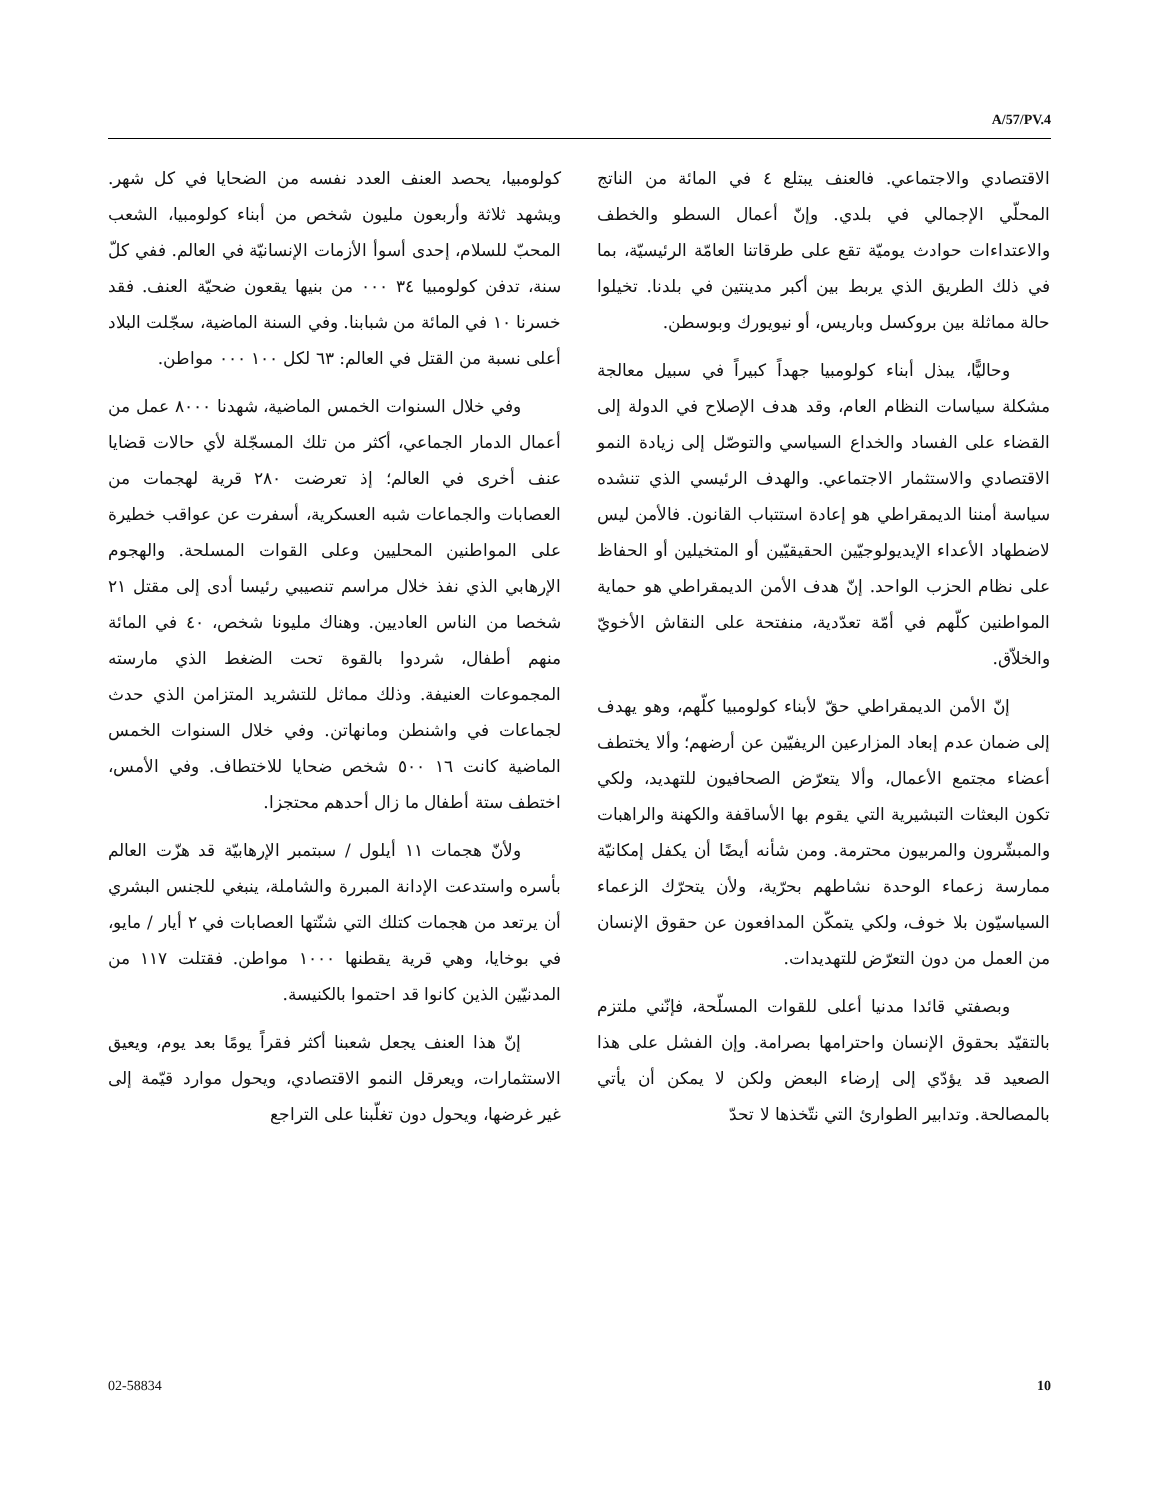A/57/PV.4
كولومبيا، يحصد العنف العدد نفسه من الضحايا في كل شهر. ويشهد ثلاثة وأربعون مليون شخص من أبناء كولومبيا، الشعب المحبّ للسلام، إحدى أسوأ الأزمات الإنسانيّة في العالم. ففي كلّ سنة، تدفن كولومبيا ٣٤ ٠٠٠ من بنيها يقعون ضحيّة العنف. فقد خسرنا ١٠ في المائة من شبابنا. وفي السنة الماضية، سجّلت البلاد أعلى نسبة من القتل في العالم: ٦٣ لكل ١٠٠ ٠٠٠ مواطن.
وفي خلال السنوات الخمس الماضية، شهدنا ٨٠٠٠ عمل من أعمال الدمار الجماعي، أكثر من تلك المسجّلة لأي حالات قضايا عنف أخرى في العالم؛ إذ تعرضت ٢٨٠ قرية لهجمات من العصابات والجماعات شبه العسكرية، أسفرت عن عواقب خطيرة على المواطنين المحليين وعلى القوات المسلحة. والهجوم الإرهابي الذي نفذ خلال مراسم تنصيبي رئيسا أدى إلى مقتل ٢١ شخصا من الناس العاديين. وهناك مليونا شخص، ٤٠ في المائة منهم أطفال، شردوا بالقوة تحت الضغط الذي مارسته المجموعات العنيفة. وذلك مماثل للتشريد المتزامن الذي حدث لجماعات في واشنطن ومانهاتن. وفي خلال السنوات الخمس الماضية كانت ١٦ ٥٠٠ شخص ضحايا للاختطاف. وفي الأمس، اختطف ستة أطفال ما زال أحدهم محتجزا.
ولأنّ هجمات ١١ أيلول / سبتمبر الإرهابيّة قد هزّت العالم بأسره واستدعت الإدانة المبررة والشاملة، ينبغي للجنس البشري أن يرتعد من هجمات كتلك التي شنّتها العصابات في ٢ أيار / مايو، في بوخايا، وهي قرية يقطنها ١٠٠٠ مواطن. فقتلت ١١٧ من المدنيّين الذين كانوا قد احتموا بالكنيسة.
إنّ هذا العنف يجعل شعبنا أكثر فقراً يومًا بعد يوم، ويعيق الاستثمارات، ويعرقل النمو الاقتصادي، ويحول موارد قيّمة إلى غير غرضها، ويحول دون تغلّبنا على التراجع
الاقتصادي والاجتماعي. فالعنف يبتلع ٤ في المائة من الناتج المحلّي الإجمالي في بلدي. وإنّ أعمال السطو والخطف والاعتداءات حوادث يوميّة تقع على طرقاتنا العامّة الرئيسيّة، بما في ذلك الطريق الذي يربط بين أكبر مدينتين في بلدنا. تخيلوا حالة مماثلة بين بروكسل وباريس، أو نيويورك وبوسطن.
وحاليًّا، يبذل أبناء كولومبيا جهداً كبيراً في سبيل معالجة مشكلة سياسات النظام العام، وقد هدف الإصلاح في الدولة إلى القضاء على الفساد والخداع السياسي والتوصّل إلى زيادة النمو الاقتصادي والاستثمار الاجتماعي. والهدف الرئيسي الذي تنشده سياسة أمننا الديمقراطي هو إعادة استتباب القانون. فالأمن ليس لاضطهاد الأعداء الإيديولوجيّين الحقيقيّين أو المتخيلين أو الحفاظ على نظام الحزب الواحد. إنّ هدف الأمن الديمقراطي هو حماية المواطنين كلّهم في أمّة تعدّدية، منفتحة على النقاش الأخويّ والخلاّق.
إنّ الأمن الديمقراطي حقّ لأبناء كولومبيا كلّهم، وهو يهدف إلى ضمان عدم إبعاد المزارعين الريفيّين عن أرضهم؛ وألا يختطف أعضاء مجتمع الأعمال، وألا يتعرّض الصحافيون للتهديد، ولكي تكون البعثات التبشيرية التي يقوم بها الأساقفة والكهنة والراهبات والمبشّرون والمربيون محترمة. ومن شأنه أيضًا أن يكفل إمكانيّة ممارسة زعماء الوحدة نشاطهم بحرّية، ولأن يتحرّك الزعماء السياسيّون بلا خوف، ولكي يتمكّن المدافعون عن حقوق الإنسان من العمل من دون التعرّض للتهديدات.
وبصفتي قائدا مدنيا أعلى للقوات المسلّحة، فإنّني ملتزم بالتقيّد بحقوق الإنسان واحترامها بصرامة. وإن الفشل على هذا الصعيد قد يؤدّي إلى إرضاء البعض ولكن لا يمكن أن يأتي بالمصالحة. وتدابير الطوارئ التي نتّخذها لا تحدّ
02-58834 10